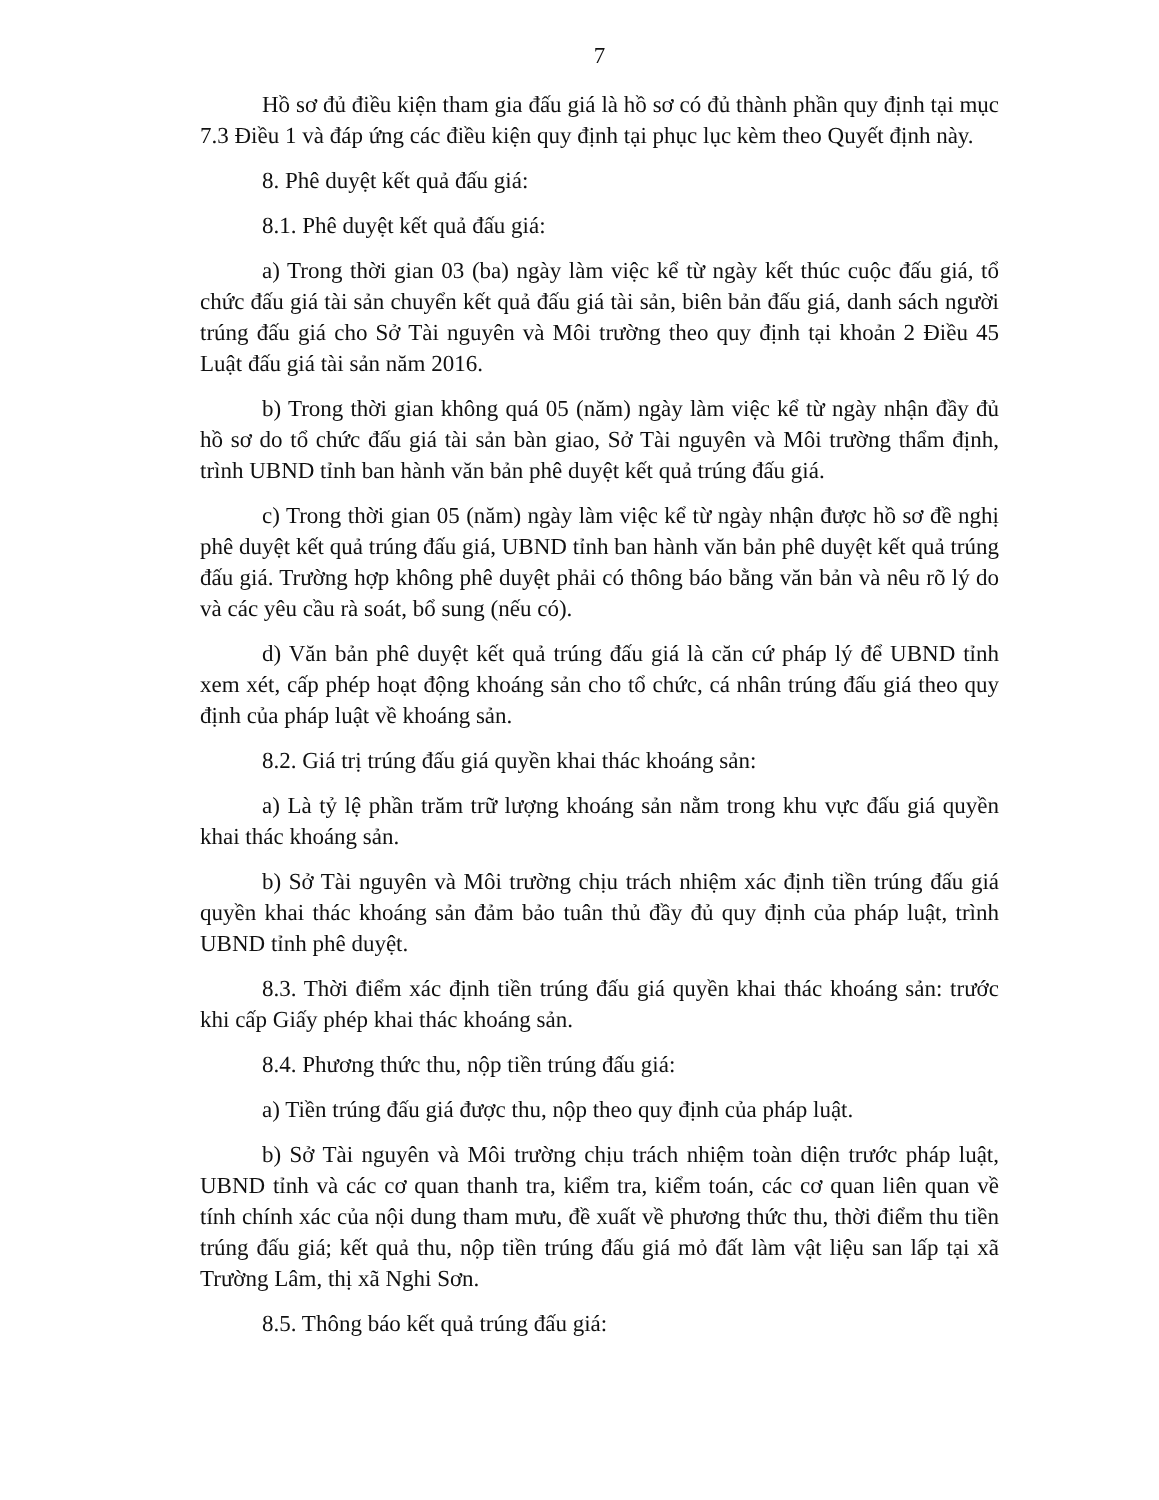7
Hồ sơ đủ điều kiện tham gia đấu giá là hồ sơ có đủ thành phần quy định tại mục 7.3 Điều 1 và đáp ứng các điều kiện quy định tại phục lục kèm theo Quyết định này.
8. Phê duyệt kết quả đấu giá:
8.1. Phê duyệt kết quả đấu giá:
a) Trong thời gian 03 (ba) ngày làm việc kể từ ngày kết thúc cuộc đấu giá, tổ chức đấu giá tài sản chuyển kết quả đấu giá tài sản, biên bản đấu giá, danh sách người trúng đấu giá cho Sở Tài nguyên và Môi trường theo quy định tại khoản 2 Điều 45 Luật đấu giá tài sản năm 2016.
b) Trong thời gian không quá 05 (năm) ngày làm việc kể từ ngày nhận đầy đủ hồ sơ do tổ chức đấu giá tài sản bàn giao, Sở Tài nguyên và Môi trường thẩm định, trình UBND tỉnh ban hành văn bản phê duyệt kết quả trúng đấu giá.
c) Trong thời gian 05 (năm) ngày làm việc kể từ ngày nhận được hồ sơ đề nghị phê duyệt kết quả trúng đấu giá, UBND tỉnh ban hành văn bản phê duyệt kết quả trúng đấu giá. Trường hợp không phê duyệt phải có thông báo bằng văn bản và nêu rõ lý do và các yêu cầu rà soát, bổ sung (nếu có).
d) Văn bản phê duyệt kết quả trúng đấu giá là căn cứ pháp lý để UBND tỉnh xem xét, cấp phép hoạt động khoáng sản cho tổ chức, cá nhân trúng đấu giá theo quy định của pháp luật về khoáng sản.
8.2. Giá trị trúng đấu giá quyền khai thác khoáng sản:
a) Là tỷ lệ phần trăm trữ lượng khoáng sản nằm trong khu vực đấu giá quyền khai thác khoáng sản.
b) Sở Tài nguyên và Môi trường chịu trách nhiệm xác định tiền trúng đấu giá quyền khai thác khoáng sản đảm bảo tuân thủ đầy đủ quy định của pháp luật, trình UBND tỉnh phê duyệt.
8.3. Thời điểm xác định tiền trúng đấu giá quyền khai thác khoáng sản: trước khi cấp Giấy phép khai thác khoáng sản.
8.4. Phương thức thu, nộp tiền trúng đấu giá:
a) Tiền trúng đấu giá được thu, nộp theo quy định của pháp luật.
b) Sở Tài nguyên và Môi trường chịu trách nhiệm toàn diện trước pháp luật, UBND tỉnh và các cơ quan thanh tra, kiểm tra, kiểm toán, các cơ quan liên quan về tính chính xác của nội dung tham mưu, đề xuất về phương thức thu, thời điểm thu tiền trúng đấu giá; kết quả thu, nộp tiền trúng đấu giá mỏ đất làm vật liệu san lấp tại xã Trường Lâm, thị xã Nghi Sơn.
8.5. Thông báo kết quả trúng đấu giá: